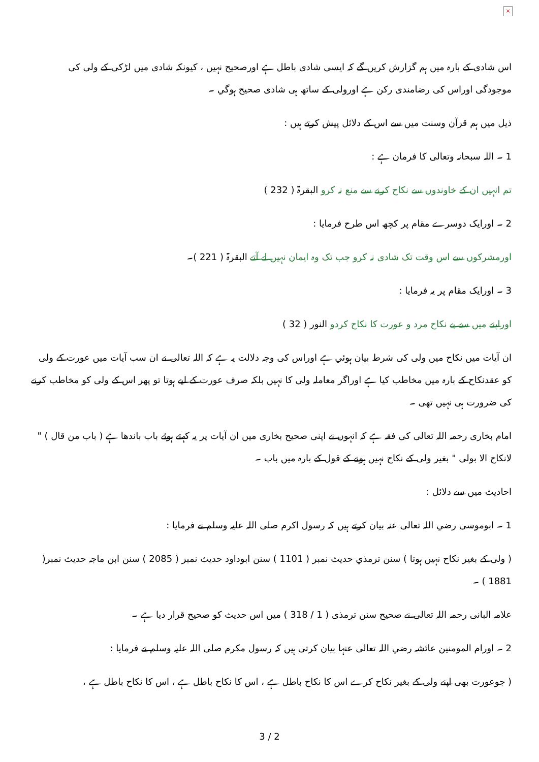×
اس شادی کے بارہ میں ہم گزارش کریں گے کہ ایسی شادی باطل ہے اورصحیح نہیں ، کیونکہ شادی میں لڑکی کے ولی کی موجودگی اوراس کی رضامندی رکن ہے اورولی کے ساتھ ہی شادی صحیح ہوگي ۔
ذیل میں ہم قرآن وسنت میں سے اس کے دلائل پیش کرتے ہیں :
1 ۔ اللہ سبحانہ وتعالی کا فرمان ہے :
تم انہیں ان کے خاوندوں سے نکاح کرنے سے منع نہ کرو البقرۃ ( 232 )
2 ۔ اورایک دوسرے مقام پر کچھ اس طرح فرمایا :
اورمشرکوں سے اس وقت تک شادی نہ کرو جب تک وہ ایمان نہیں لے آتے البقرۃ ( 221 )۔
3 ۔ اورایک مقام پر یہ فرمایا :
اوراپنے میں سے بے نکاح مرد و عورت کا نکاح کردو النور ( 32 )
ان آیات میں نکاح میں ولی کی شرط بیان ہوئي ہے اوراس کی وجہ دلالت یہ ہے کہ اللہ تعالی نے ان سب آیات میں عورت کے ولی کو عقدنکاح کے بارہ میں مخاطب کیا ہے اوراگر معاملہ ولی کا نہیں بلکہ صرف عورت کے لیے ہوتا تو پھر اس کے ولی کو مخاطب کرنے کی ضرورت ہی نہیں تھی ۔
امام بخاری رحمہ اللہ تعالی کی فقہ ہے کہ انہوں نے اپنی صحیح بخاری میں ان آیات پر یہ کہتے ہوئے باب باندھا ہے ( باب من قال ) " لانکاح الا بولی " بغیر ولی کے نکاح نہیں ہونے کے قول کے بارہ میں باب ۔
احادیث میں سے دلائل :
1 ۔ ابوموسی رضي اللہ تعالی عنہ بیان کرتے ہیں کہ رسول اکرم صلی اللہ علیہ وسلم نے فرمایا :
( ولی کے بغیر نکاح نہیں ہوتا ) سنن ترمذي حدیث نمبر ( 1101 ) سنن ابوداود حدیث نمبر ( 2085 ) سنن ابن ماجہ حدیث نمبر( 1881 ) ۔
علامہ البانی رحمہ اللہ تعالی نے صحیح سنن ترمذی ( 1 / 318 ) میں اس حدیث کو صحیح قرار دیا ہے ۔
2 ۔ اورام المومنین عائشہ رضي اللہ تعالی عنہا بیان کرتی ہیں کہ رسول مکرم صلی اللہ علیہ وسلم نے فرمایا :
( جوعورت بھی اپنے ولی کے بغیر نکاح کرے اس کا نکاح باطل ہے ، اس کا نکاح باطل ہے ، اس کا نکاح باطل ہے ،
3 / 2